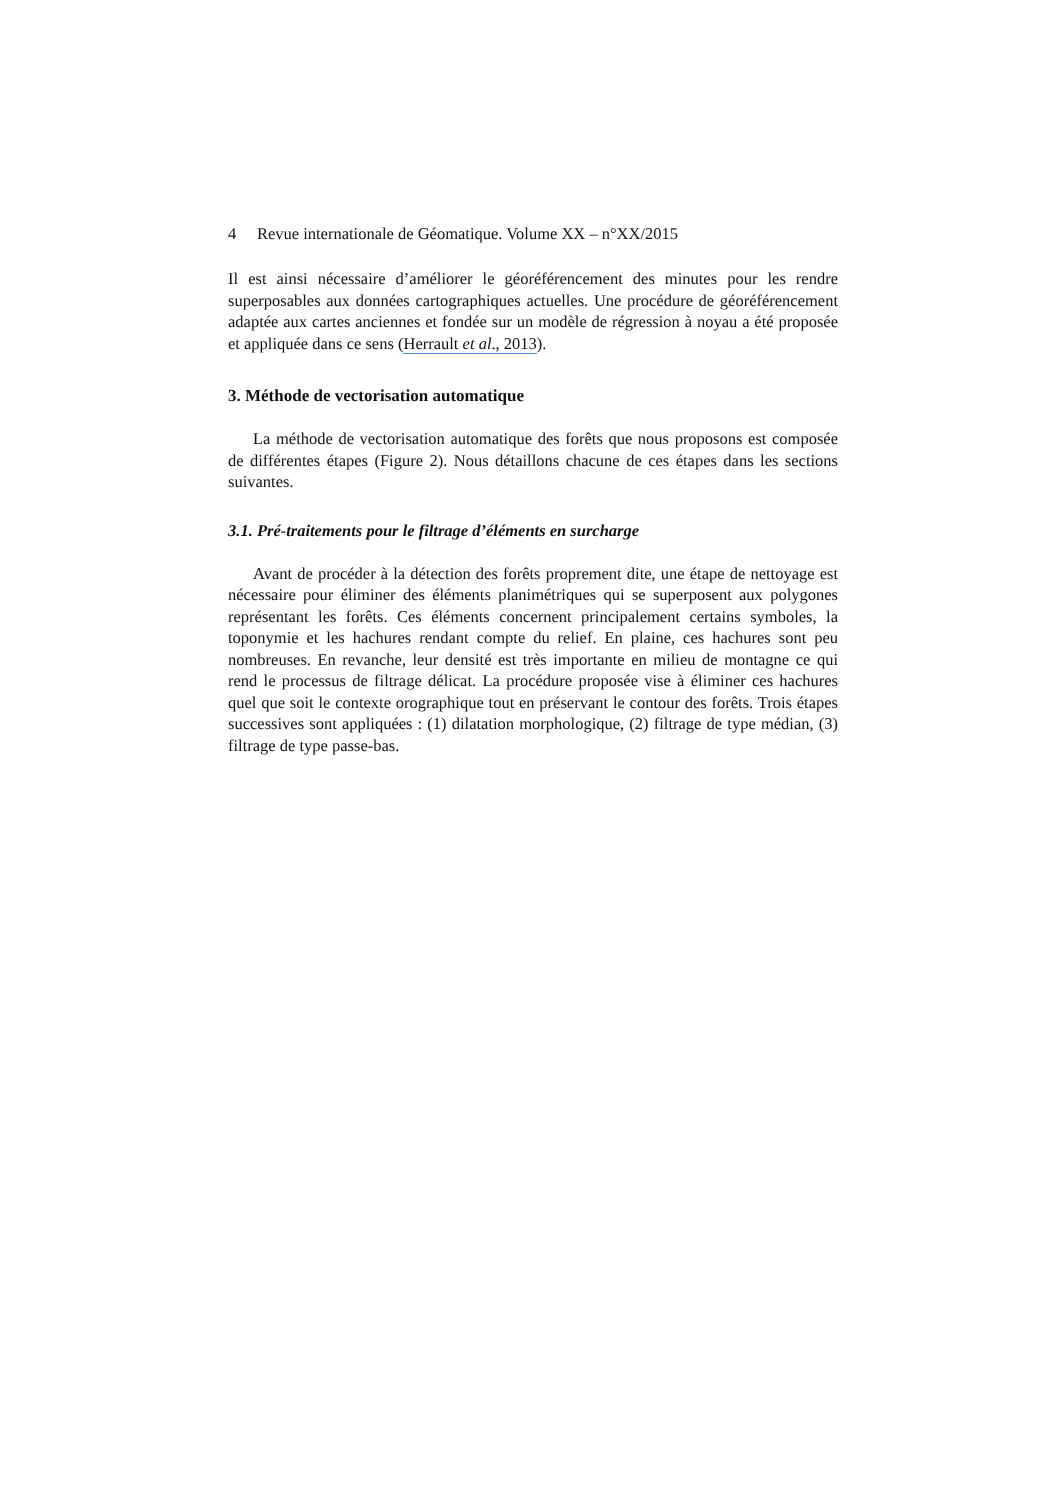4 Revue internationale de Géomatique. Volume XX – n°XX/2015
Il est ainsi nécessaire d’améliorer le géoréférencement des minutes pour les rendre superposables aux données cartographiques actuelles. Une procédure de géoréférencement adaptée aux cartes anciennes et fondée sur un modèle de régression à noyau a été proposée et appliquée dans ce sens (Herrault et al., 2013).
3. Méthode de vectorisation automatique
La méthode de vectorisation automatique des forêts que nous proposons est composée de différentes étapes (Figure 2). Nous détaillons chacune de ces étapes dans les sections suivantes.
3.1. Pré-traitements pour le filtrage d’éléments en surcharge
Avant de procéder à la détection des forêts proprement dite, une étape de nettoyage est nécessaire pour éliminer des éléments planimétriques qui se superposent aux polygones représentant les forêts. Ces éléments concernent principalement certains symboles, la toponymie et les hachures rendant compte du relief. En plaine, ces hachures sont peu nombreuses. En revanche, leur densité est très importante en milieu de montagne ce qui rend le processus de filtrage délicat. La procédure proposée vise à éliminer ces hachures quel que soit le contexte orographique tout en préservant le contour des forêts. Trois étapes successives sont appliquées : (1) dilatation morphologique, (2) filtrage de type médian, (3) filtrage de type passe-bas.